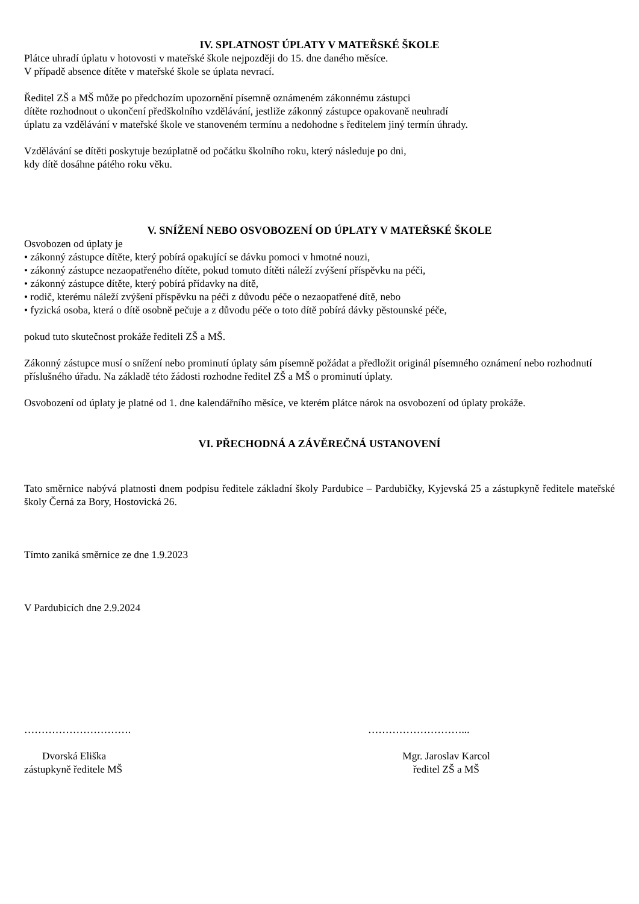IV. SPLATNOST ÚPLATY V MATEŘSKÉ ŠKOLE
Plátce uhradí úplatu v hotovosti v mateřské škole nejpozději do 15. dne daného měsíce.
V případě absence dítěte v mateřské škole se úplata nevrací.
Ředitel ZŠ a MŠ může po předchozím upozornění písemně oznámeném zákonnému zástupci
dítěte rozhodnout o ukončení předškolního vzdělávání, jestliže zákonný zástupce opakovaně neuhradí
úplatu za vzdělávání v mateřské škole ve stanoveném termínu a nedohodne s ředitelem jiný termín úhrady.
Vzdělávání se dítěti poskytuje bezúplatně od počátku školního roku, který následuje po dni,
kdy dítě dosáhne pátého roku věku.
V. SNÍŽENÍ NEBO OSVOBOZENÍ OD ÚPLATY V MATEŘSKÉ ŠKOLE
Osvobozen od úplaty je
• zákonný zástupce dítěte, který pobírá opakující se dávku pomoci v hmotné nouzi,
• zákonný zástupce nezaopatřeného dítěte, pokud tomuto dítěti náleží zvýšení příspěvku na péči,
• zákonný zástupce dítěte, který pobírá přídavky na dítě,
• rodič, kterému náleží zvýšení příspěvku na péči z důvodu péče o nezaopatřené dítě, nebo
• fyzická osoba, která o dítě osobně pečuje a z důvodu péče o toto dítě pobírá dávky pěstounské péče,
pokud tuto skutečnost prokáže řediteli ZŠ a MŠ.
Zákonný zástupce musí o snížení nebo prominutí úplaty sám písemně požádat a předložit originál písemného oznámení nebo rozhodnutí příslušného úřadu. Na základě této žádosti rozhodne ředitel ZŠ a MŠ o prominutí úplaty.
Osvobození od úplaty je platné od 1. dne kalendářního měsíce, ve kterém plátce nárok na osvobození od úplaty prokáže.
VI. PŘECHODNÁ A ZÁVĚREČNÁ USTANOVENÍ
Tato směrnice nabývá platnosti dnem podpisu ředitele základní školy Pardubice – Pardubičky, Kyjevská 25 a zástupkyně ředitele mateřské školy Černá za Bory, Hostovická 26.
Tímto zaniká směrnice ze dne 1.9.2023
V Pardubicích dne 2.9.2024
………………………….
Dvorská Eliška
zástupkyně ředitele MŠ
………………………...
Mgr. Jaroslav Karcol
ředitel ZŠ a MŠ